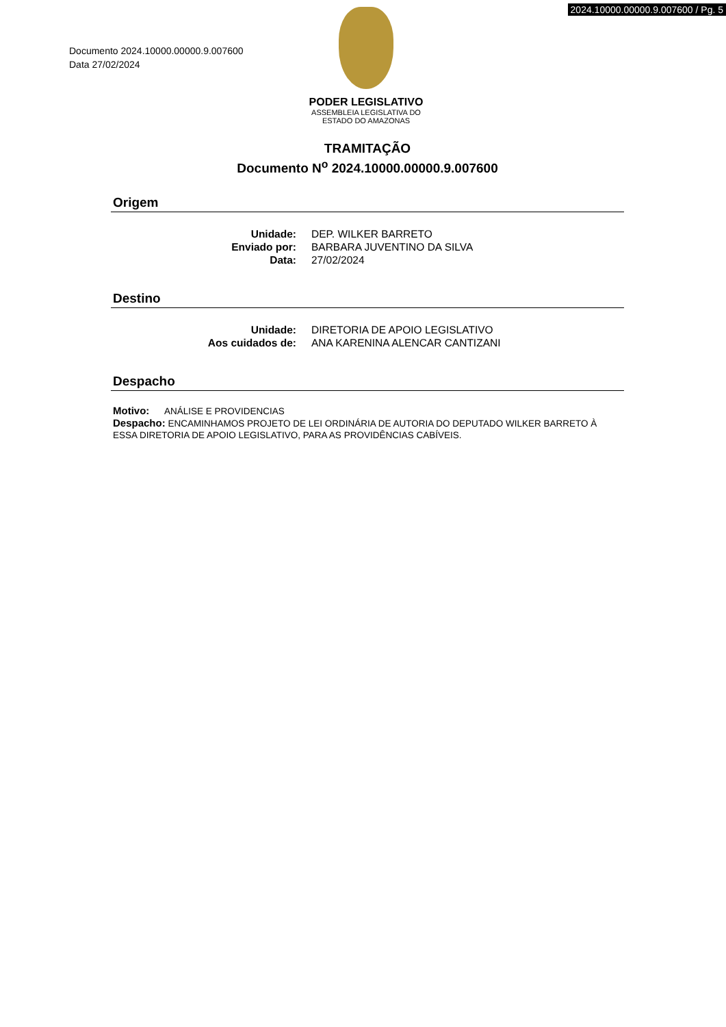2024.10000.00000.9.007600 / Pg. 5
Documento 2024.10000.00000.9.007600
Data 27/02/2024
PODER LEGISLATIVO
ASSEMBLEIA LEGISLATIVA DO
ESTADO DO AMAZONAS
TRAMITAÇÃO
Documento N<sup>o</sup> 2024.10000.00000.9.007600
Origem
| Unidade: | DEP. WILKER BARRETO |
| Enviado por: | BARBARA JUVENTINO DA SILVA |
| Data: | 27/02/2024 |
Destino
| Unidade: | DIRETORIA DE APOIO LEGISLATIVO |
| Aos cuidados de: | ANA KARENINA ALENCAR CANTIZANI |
Despacho
Motivo: ANÁLISE E PROVIDENCIAS
Despacho: ENCAMINHAMOS PROJETO DE LEI ORDINÁRIA DE AUTORIA DO DEPUTADO WILKER BARRETO À ESSA DIRETORIA DE APOIO LEGISLATIVO, PARA AS PROVIDÊNCIAS CABÍVEIS.